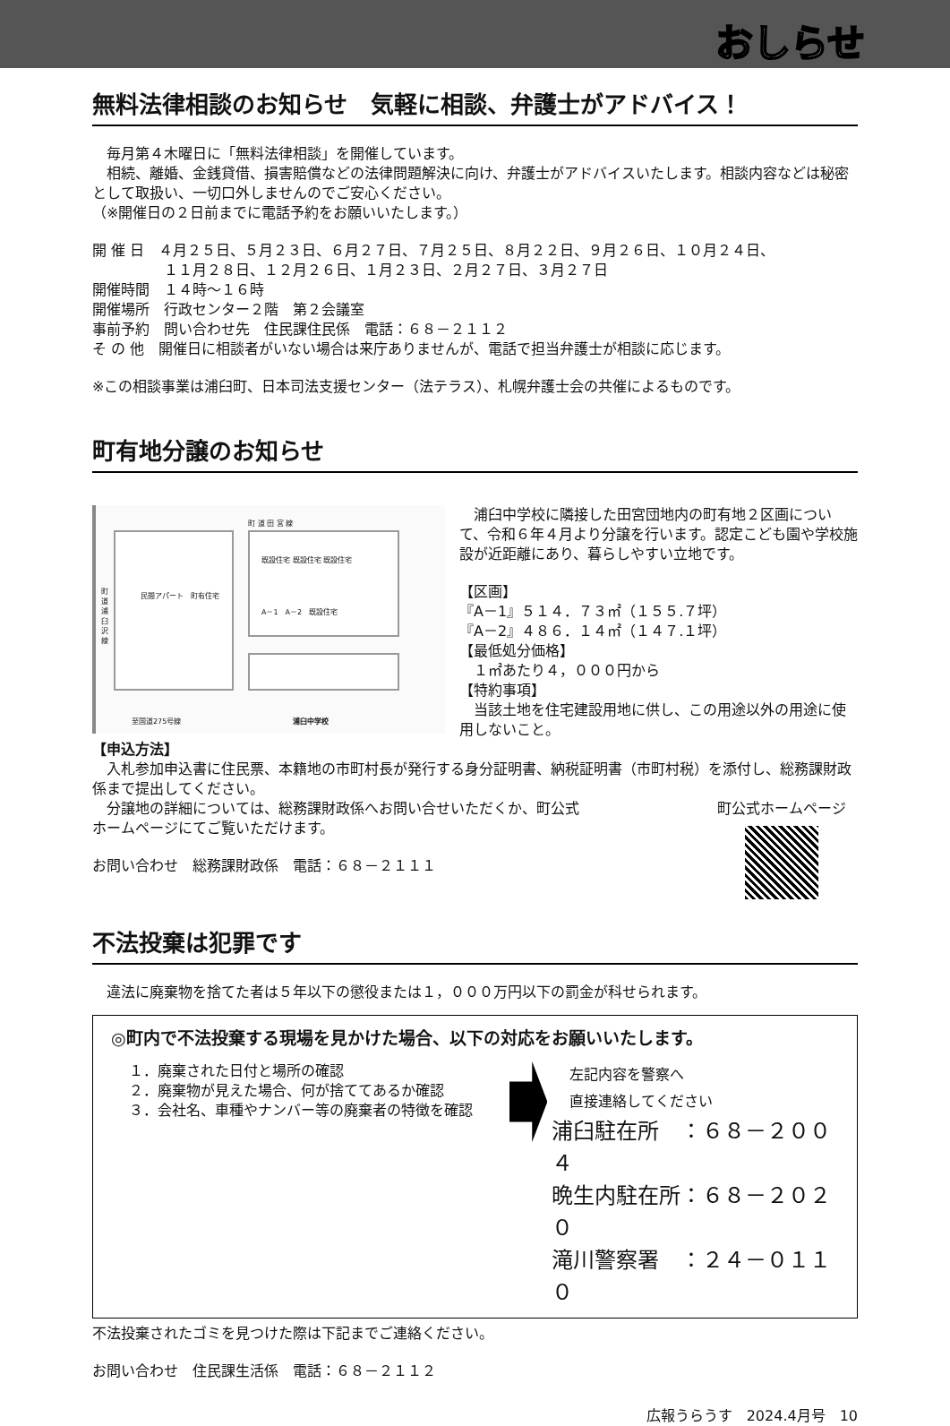おしらせ
無料法律相談のお知らせ　気軽に相談、弁護士がアドバイス！
　毎月第４木曜日に「無料法律相談」を開催しています。
　相続、離婚、金銭貸借、損害賠償などの法律問題解決に向け、弁護士がアドバイスいたします。相談内容などは秘密として取扱い、一切口外しませんのでご安心ください。
（※開催日の２日前までに電話予約をお願いいたします。）
開 催 日　４月２５日、５月２３日、６月２７日、７月２５日、８月２２日、９月２６日、１０月２４日、
　　　　　１１月２８日、１２月２６日、１月２３日、２月２７日、３月２７日
開催時間　１４時～１６時
開催場所　行政センター２階　第２会議室
事前予約　問い合わせ先　住民課住民係　電話：６８－２１１２
そ の 他　開催日に相談者がいない場合は来庁ありませんが、電話で担当弁護士が相談に応じます。
※この相談事業は浦臼町、日本司法支援センター（法テラス）、札幌弁護士会の共催によるものです。
町有地分譲のお知らせ
町 道 田 宮 線
町道浦臼沢線
既設住宅 既設住宅 既設住宅
A－1　A－2　既設住宅
民間アパート　町有住宅
至国道275号線 浦臼中学校
　浦臼中学校に隣接した田宮団地内の町有地２区画について、令和６年４月より分譲を行います。認定こども園や学校施設が近距離にあり、暮らしやすい立地です。
【区画】
『A－1』５１４．７３㎡（１５５.７坪）
『A－2』４８６．１４㎡（１４７.１坪）
【最低処分価格】
　１㎡あたり４，０００円から
【特約事項】
　当該土地を住宅建設用地に供し、この用途以外の用途に使用しないこと。
【申込方法】
　入札参加申込書に住民票、本籍地の市町村長が発行する身分証明書、納税証明書（市町村税）を添付し、総務課財政係まで提出してください。
町公式ホームページ
　分譲地の詳細については、総務課財政係へお問い合せいただくか、町公式
ホームページにてご覧いただけます。
お問い合わせ　総務課財政係　電話：６８－２１１１
不法投棄は犯罪です
　違法に廃棄物を捨てた者は５年以下の懲役または１，０００万円以下の罰金が科せられます。
◎町内で不法投棄する現場を見かけた場合、以下の対応をお願いいたします。
１．廃棄された日付と場所の確認
２．廃棄物が見えた場合、何が捨ててあるか確認
３．会社名、車種やナンバー等の廃棄者の特徴を確認
左記内容を警察へ
直接連絡してください
浦臼駐在所　：６８－２００４
晩生内駐在所：６８－２０２０
滝川警察署　：２４－０１１０
不法投棄されたゴミを見つけた際は下記までご連絡ください。
お問い合わせ　住民課生活係　電話：６８－２１１２
広報うらうす　2024.4月号　10